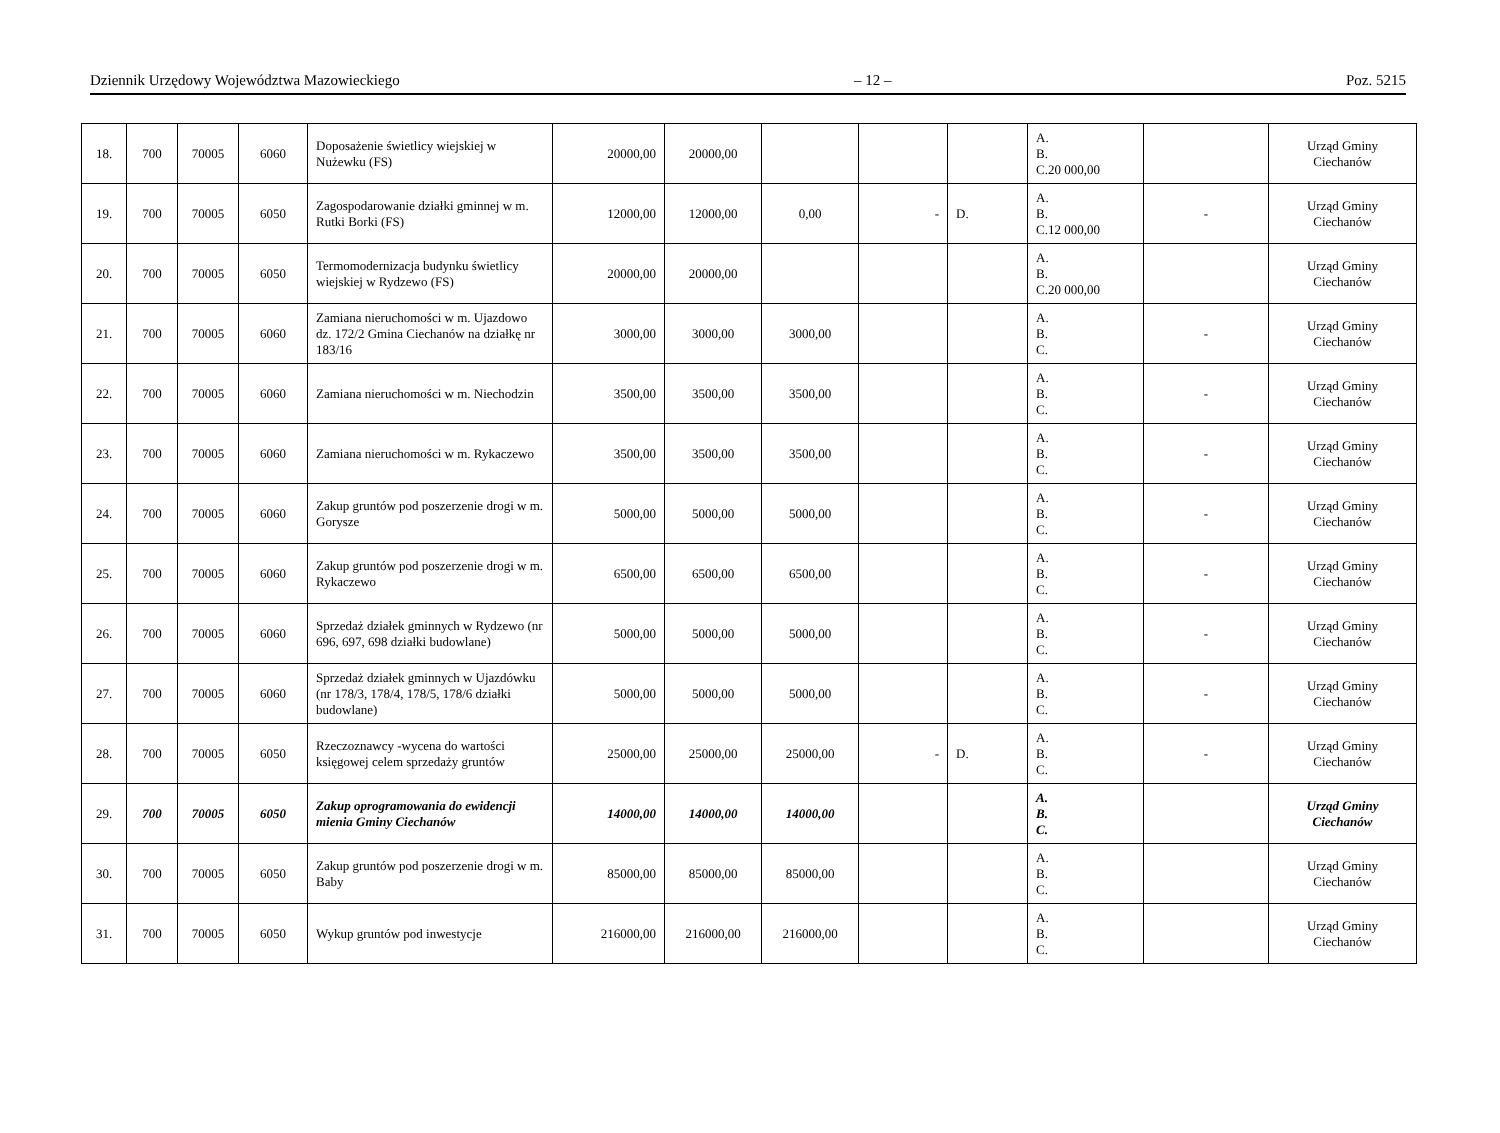Dziennik Urzędowy Województwa Mazowieckiego – 12 – Poz. 5215
| 18. | 700 | 70005 | 6060 | Doposażenie świetlicy wiejskiej w Nużewku (FS) | 20000,00 | 20000,00 | | | | A. B. C.20 000,00 | | Urząd Gminy Ciechanów |
| 19. | 700 | 70005 | 6050 | Zagospodarowanie działki gminnej w m. Rutki Borki (FS) | 12000,00 | 12000,00 | 0,00 | - | D. | A. B. C.12 000,00 | - | Urząd Gminy Ciechanów |
| 20. | 700 | 70005 | 6050 | Termomodernizacja budynku świetlicy wiejskiej w Rydzewo (FS) | 20000,00 | 20000,00 | | | | A. B. C.20 000,00 | | Urząd Gminy Ciechanów |
| 21. | 700 | 70005 | 6060 | Zamiana nieruchomości w m. Ujazdowo dz. 172/2 Gmina Ciechanów na działkę nr 183/16 | 3000,00 | 3000,00 | 3000,00 | | | A. B. C. | - | Urząd Gminy Ciechanów |
| 22. | 700 | 70005 | 6060 | Zamiana nieruchomości w m. Niechodzin | 3500,00 | 3500,00 | 3500,00 | | | A. B. C. | - | Urząd Gminy Ciechanów |
| 23. | 700 | 70005 | 6060 | Zamiana nieruchomości w m. Rykaczewo | 3500,00 | 3500,00 | 3500,00 | | | A. B. C. | - | Urząd Gminy Ciechanów |
| 24. | 700 | 70005 | 6060 | Zakup gruntów pod poszerzenie drogi w m. Gorysze | 5000,00 | 5000,00 | 5000,00 | | | A. B. C. | - | Urząd Gminy Ciechanów |
| 25. | 700 | 70005 | 6060 | Zakup gruntów pod poszerzenie drogi w m. Rykaczewo | 6500,00 | 6500,00 | 6500,00 | | | A. B. C. | - | Urząd Gminy Ciechanów |
| 26. | 700 | 70005 | 6060 | Sprzedaż działek gminnych w Rydzewo (nr 696, 697, 698 działki budowlane) | 5000,00 | 5000,00 | 5000,00 | | | A. B. C. | - | Urząd Gminy Ciechanów |
| 27. | 700 | 70005 | 6060 | Sprzedaż działek gminnych w Ujazdówku (nr 178/3, 178/4, 178/5, 178/6 działki budowlane) | 5000,00 | 5000,00 | 5000,00 | | | A. B. C. | - | Urząd Gminy Ciechanów |
| 28. | 700 | 70005 | 6050 | Rzeczoznawcy -wycena do wartości księgowej celem sprzedaży gruntów | 25000,00 | 25000,00 | 25000,00 | - | D. | A. B. C. | - | Urząd Gminy Ciechanów |
| 29. | 700 | 70005 | 6050 | Zakup oprogramowania do ewidencji mienia Gminy Ciechanów | 14000,00 | 14000,00 | 14000,00 | | | A. B. C. | | Urząd Gminy Ciechanów |
| 30. | 700 | 70005 | 6050 | Zakup gruntów pod poszerzenie drogi w m. Baby | 85000,00 | 85000,00 | 85000,00 | | | A. B. C. | | Urząd Gminy Ciechanów |
| 31. | 700 | 70005 | 6050 | Wykup gruntów pod inwestycje | 216000,00 | 216000,00 | 216000,00 | | | A. B. C. | | Urząd Gminy Ciechanów |